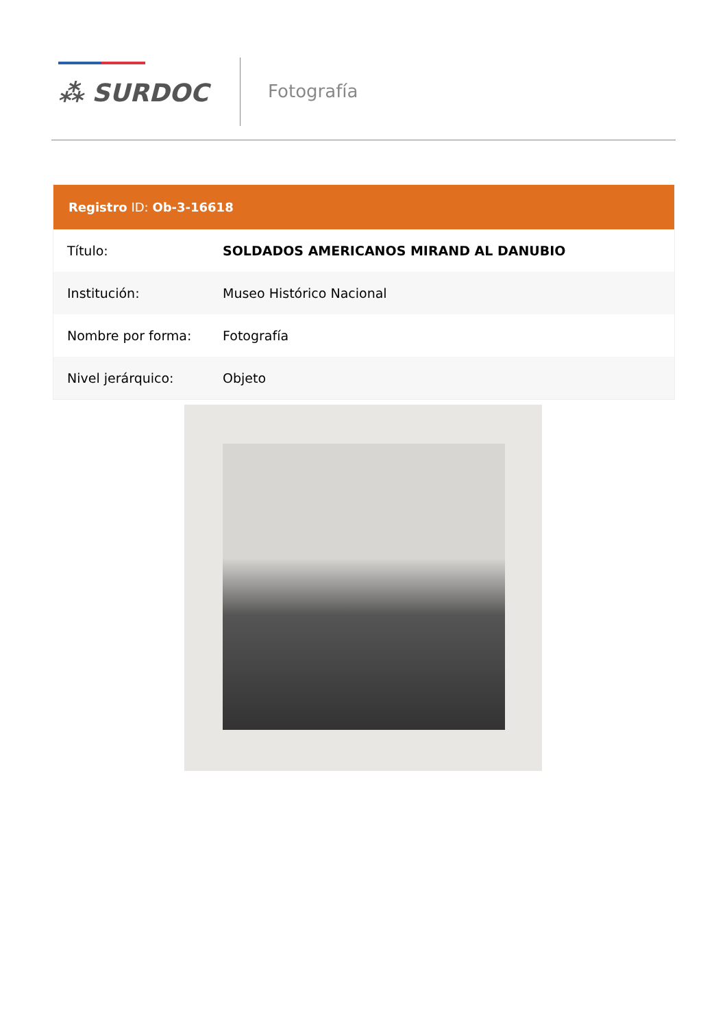⁂ SURDOC
Fotografía
| Registro ID: Ob-3-16618 | |
| --- | --- |
| Título: | SOLDADOS AMERICANOS MIRAND AL DANUBIO |
| Institución: | Museo Histórico Nacional |
| Nombre por forma: | Fotografía |
| Nivel jerárquico: | Objeto |